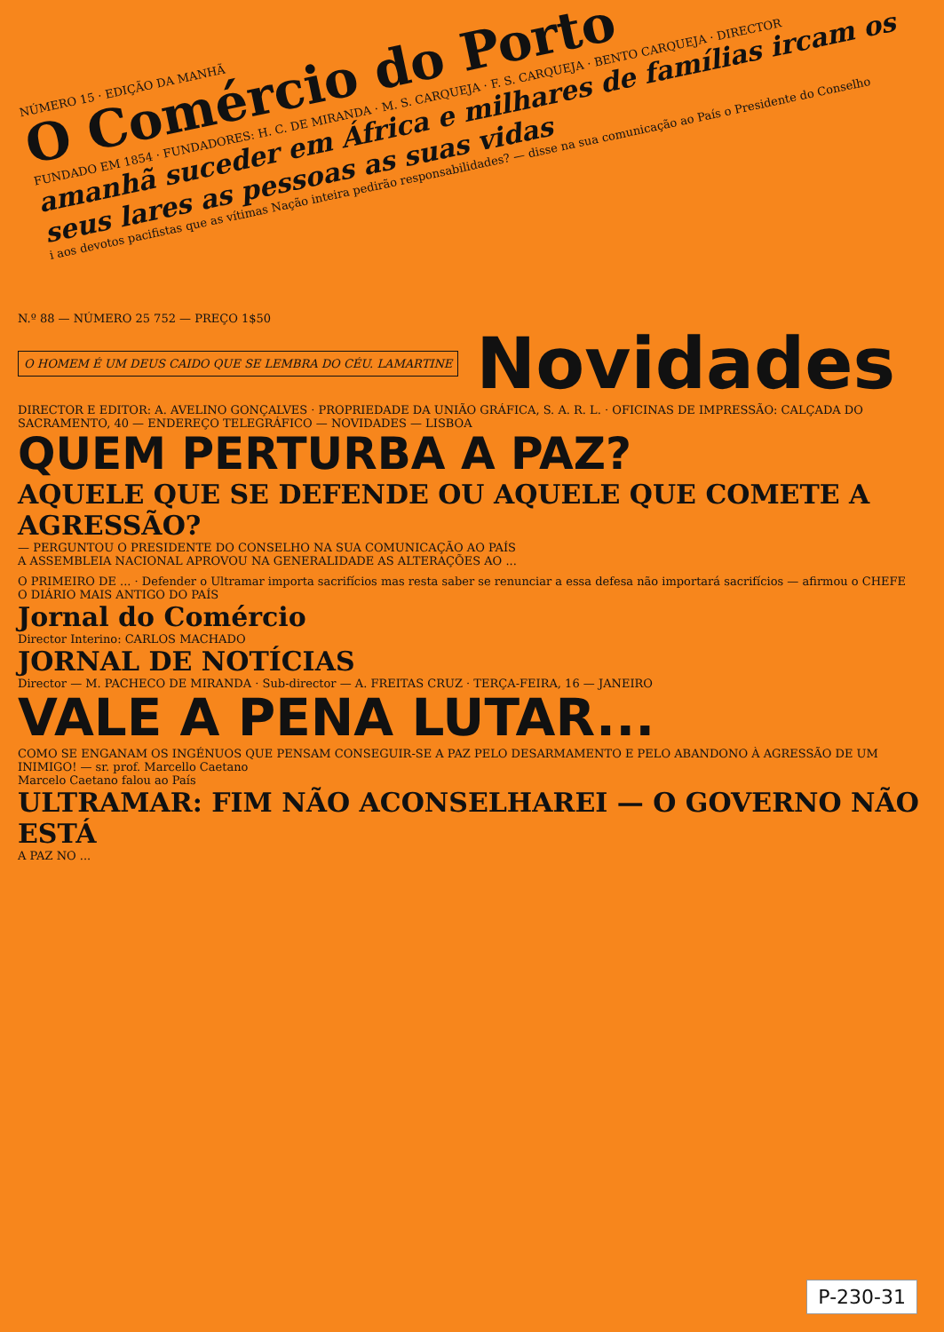NÚMERO 15 · EDIÇÃO DA MANHÃ
O Comércio do Porto
FUNDADO EM 1854 · FUNDADORES: H. C. DE MIRANDA · M. S. CARQUEJA · F. S. CARQUEJA · BENTO CARQUEJA · DIRECTOR
amanhã suceder em África e milhares de famílias ircam os seus lares as pessoas as suas vidas
i aos devotos pacifistas que as vítimas Nação inteira pedirão responsabilidades? — disse na sua comunicação ao País o Presidente do Conselho
N.º 88 — NÚMERO 25 752 — PREÇO 1$50
O HOMEM É UM DEUS CAIDO QUE SE LEMBRA DO CÉU. LAMARTINE
Novidades
DIRECTOR E EDITOR: A. AVELINO GONÇALVES · PROPRIEDADE DA UNIÃO GRÁFICA, S. A. R. L. · OFICINAS DE IMPRESSÃO: CALÇADA DO SACRAMENTO, 40 — ENDEREÇO TELEGRÁFICO — NOVIDADES — LISBOA
QUEM PERTURBA A PAZ?
AQUELE QUE SE DEFENDE OU AQUELE QUE COMETE A AGRESSÃO?
— PERGUNTOU O PRESIDENTE DO CONSELHO NA SUA COMUNICAÇÃO AO PAÍS
A ASSEMBLEIA NACIONAL APROVOU NA GENERALIDADE AS ALTERAÇÕES AO ...
O PRIMEIRO DE ... · Defender o Ultramar importa sacrifícios mas resta saber se renunciar a essa defesa não importará sacrifícios — afirmou o CHEFE
O DIÁRIO MAIS ANTIGO DO PAÍS
Jornal do Comércio
Director Interino: CARLOS MACHADO
JORNAL DE NOTÍCIAS
Director — M. PACHECO DE MIRANDA · Sub-director — A. FREITAS CRUZ · TERÇA-FEIRA, 16 — JANEIRO
VALE A PENA LUTAR...
COMO SE ENGANAM OS INGÉNUOS QUE PENSAM CONSEGUIR-SE A PAZ PELO DESARMAMENTO E PELO ABANDONO À AGRESSÃO DE UM INIMIGO! — sr. prof. Marcello Caetano
Marcelo Caetano falou ao País
ULTRAMAR: FIM NÃO ACONSELHAREI — O GOVERNO NÃO ESTÁ
A PAZ NO ...
P-230-31